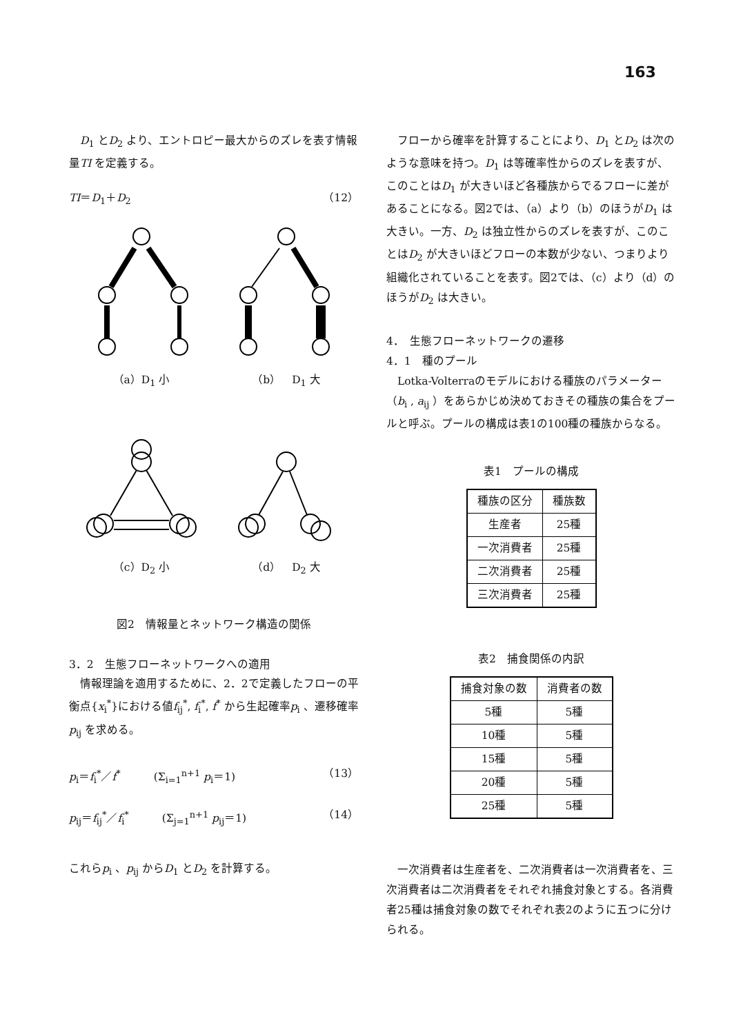163
　D<sub>1</sub> とD<sub>2</sub> より、エントロピー最大からのズレを表す情報量TI を定義する。
TI＝D<sub>1</sub>＋D<sub>2</sub> （12）
（a）D<sub>1</sub> 小 （b）　D<sub>1</sub> 大
（c）D<sub>2</sub> 小 （d）　D<sub>2</sub> 大
図2　情報量とネットワーク構造の関係
3．2　生態フローネットワークへの適用
　情報理論を適用するために、2．2で定義したフローの平衡点{x<sub>i</sub><sup>*</sup>}における値f<sub>ij</sub><sup>*</sup>, f<sub>i</sub><sup>*</sup>, f<sup>*</sup> から生起確率p<sub>i</sub> 、遷移確率p<sub>ij</sub> を求める。
p<sub>i</sub>＝f<sub>i</sub><sup>*</sup>／f<sup>*</sup>　　　(Σ<sub>i=1</sub><sup>n+1</sup> p<sub>i</sub>＝1) （13）
p<sub>ij</sub>＝f<sub>ij</sub><sup>*</sup>／f<sub>i</sub><sup>*</sup>　　　(Σ<sub>j=1</sub><sup>n+1</sup> p<sub>ij</sub>＝1) （14）
これらp<sub>i</sub> 、p<sub>ij</sub> からD<sub>1</sub> とD<sub>2</sub> を計算する。
　フローから確率を計算することにより、D<sub>1</sub> とD<sub>2</sub> は次のような意味を持つ。D<sub>1</sub> は等確率性からのズレを表すが、このことはD<sub>1</sub> が大きいほど各種族からでるフローに差があることになる。図2では、（a）より（b）のほうがD<sub>1</sub> は大きい。一方、D<sub>2</sub> は独立性からのズレを表すが、このことはD<sub>2</sub> が大きいほどフローの本数が少ない、つまりより組織化されていることを表す。図2では、（c）より（d）のほうがD<sub>2</sub> は大きい。
4．　生態フローネットワークの遷移
4．1　種のプール
　Lotka-Volterraのモデルにおける種族のパラメーター（b<sub>i</sub> , a<sub>ij</sub> ）をあらかじめ決めておきその種族の集合をプールと呼ぶ。プールの構成は表1の100種の種族からなる。
表1　プールの構成
| 種族の区分 | 種族数 |
| --- | --- |
| 生産者 | 25種 |
| 一次消費者 | 25種 |
| 二次消費者 | 25種 |
| 三次消費者 | 25種 |
表2　捕食関係の内訳
| 捕食対象の数 | 消費者の数 |
| --- | --- |
| 5種 | 5種 |
| 10種 | 5種 |
| 15種 | 5種 |
| 20種 | 5種 |
| 25種 | 5種 |
　一次消費者は生産者を、二次消費者は一次消費者を、三次消費者は二次消費者をそれぞれ捕食対象とする。各消費者25種は捕食対象の数でそれぞれ表2のように五つに分けられる。